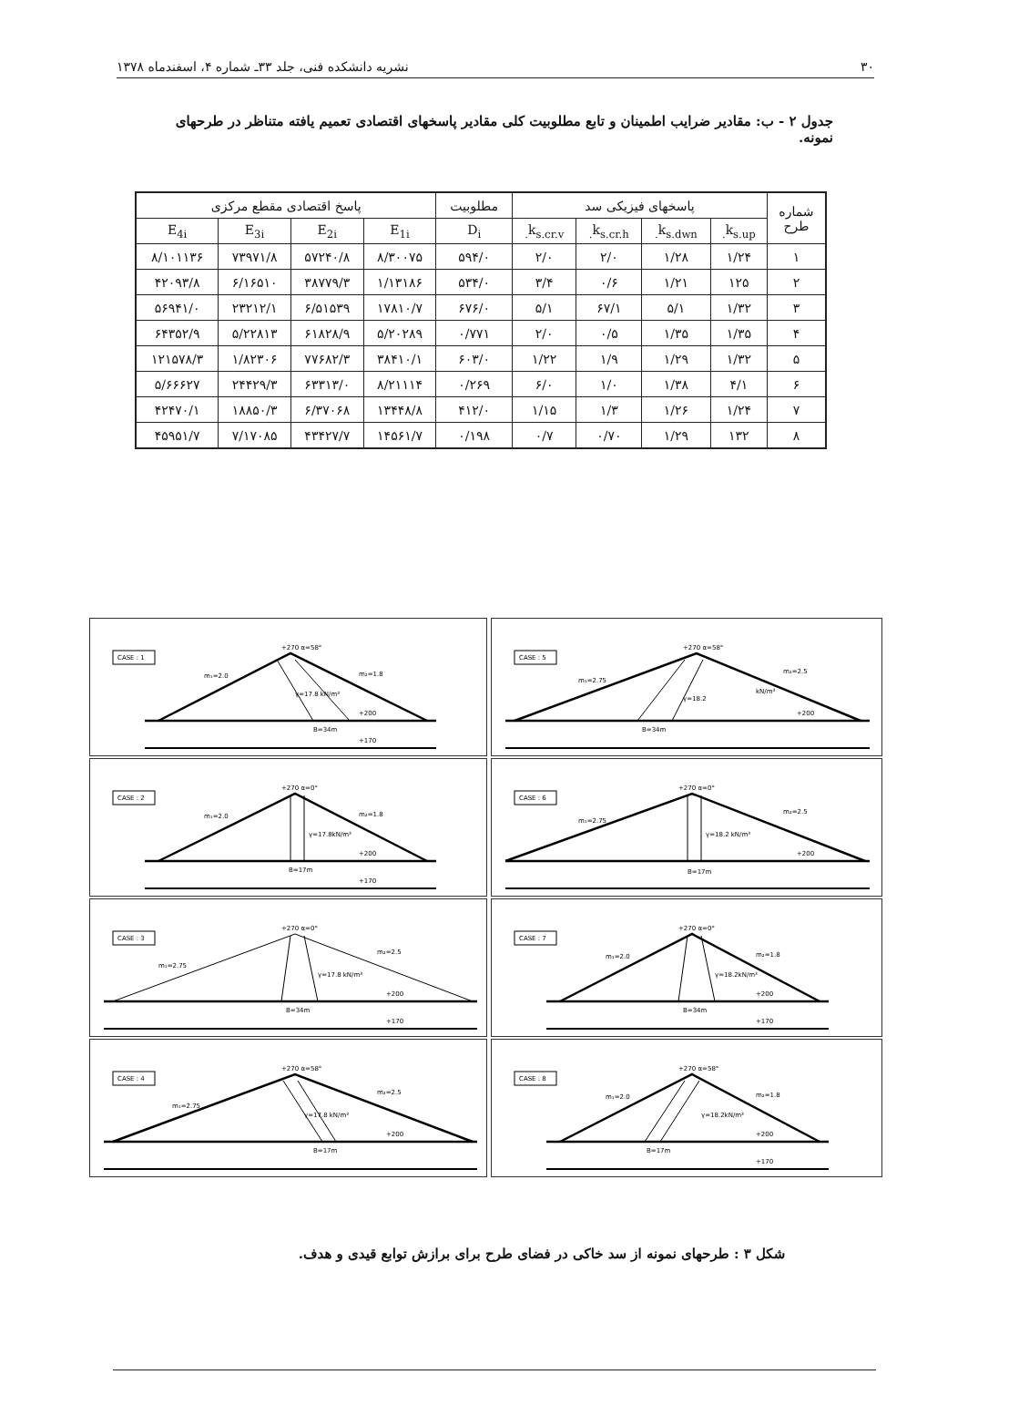۳۰ نشریه دانشکده فنی، جلد ۳۳ـ شماره ۴، اسفندماه ۱۳۷۸
جدول ۲ - ب: مقادیر ضرایب اطمینان و تابع مطلوبیت کلی مقادیر پاسخهای اقتصادی تعمیم یافته متناظر در طرحهای نمونه.
| شماره طرح | پاسخهای فیزیکی سد | | | | مطلوبیت | پاسخ اقتصادی مقطع مرکزی | | | |
| --- | --- | --- | --- | --- | --- | --- | --- | --- | --- |
| | k<sub>s.up.</sub> | k<sub>s.dwn.</sub> | k<sub>s.cr.h.</sub> | k<sub>s.cr.v.</sub> | D<sub>i</sub> | E<sub>1i</sub> | E<sub>2i</sub> | E<sub>3i</sub> | E<sub>4i</sub> |
| ١ | ١/٢۴ | ١/٢٨ | ٢/٠ | ٢/٠ | ٠/۵٩۴ | ٣٠٠٧۵/٨ | ۵٧٢۴٠/٨ | ٧٣٩٧١/٨ | ١٠١١٣۶/٨ |
| ٢ | ١٢۵ | ١/٢١ | ۶/٠ | ۴/٣ | ٠/۵٣۴ | ١٣١٨۶/١ | ٣٨٧٧٩/٣ | ١۶۵١٠/۶ | ۴٢٠٩٣/٨ |
| ٣ | ١/٣٢ | ١/۵ | ١/۶٧ | ١/۵ | ٠/۶٧۶ | ١٧٨١٠/٧ | ۵١۵٣٩/۶ | ٢٣٢١٢/١ | ۵۶٩۴١/٠ |
| ۴ | ١/٣۵ | ١/٣۵ | ۵/٠ | ٢/٠ | ٠/٧٧١ | ٢٠٢٨٩/۵ | ۶١٨٢٨/٩ | ٢٢٨١٣/۵ | ۶۴٣۵٢/٩ |
| ۵ | ١/٣٢ | ١/٢٩ | ١/٩ | ١/٢٢ | ٠/۶٠٣ | ٣٨۴١٠/١ | ٧٧۶٨٢/٣ | ٨٢٣٠۶/١ | ١٢١۵٧٨/٣ |
| ۶ | ١/۴ | ١/٣٨ | ١/٠ | ٠/۶ | ٠/٢۶٩ | ٢١١١۴/٨ | ۶٣٣١٣/٠ | ٢۴۴٢٩/٣ | ۶۶۶٢٧/۵ |
| ٧ | ١/٢۴ | ١/٢۶ | ١/٣ | ١/١۵ | ٠/۴١٢ | ١٣۴۴٨/٨ | ٣٧٠۶٨/۶ | ١٨٨۵٠/٣ | ۴٢۴٧٠/١ |
| ٨ | ١٣٢ | ١/٢٩ | ٠/٧٠ | ٠/٧ | ٠/١٩٨ | ١۴۵۶١/٧ | ۴٣۴٢٧/٧ | ١٧٠٨۵/٧ | ۴۵٩۵١/٧ |
CASE : 1
+270 α=58°
m₁=2.0
m₂=1.8
γ=17.8 kN/m³
+200
B=34m
+170
CASE : 5
+270 α=58°
m₁=2.75
m₂=2.5
γ=18.2
kN/m³
+200
B=34m
CASE : 2
+270 α=0°
m₁=2.0
m₂=1.8
γ=17.8kN/m³
+200
B=17m
+170
CASE : 6
+270 α=0°
m₁=2.75
m₂=2.5
γ=18.2 kN/m³
+200
B=17m
CASE : 3
+270 α=0°
m₁=2.75
m₂=2.5
γ=17.8 kN/m³
+200
B=34m
+170
CASE : 7
+270 α=0°
m₁=2.0
m₂=1.8
γ=18.2kN/m³
+200
B=34m
+170
CASE : 4
+270 α=58°
m₁=2.75
m₂=2.5
γ=17.8 kN/m³
+200
B=17m
CASE : 8
+270 α=58°
m₁=2.0
m₂=1.8
γ=18.2kN/m³
+200
B=17m
+170
شکل ۳ : طرحهای نمونه از سد خاکی در فضای طرح برای برازش توابع قیدی و هدف.